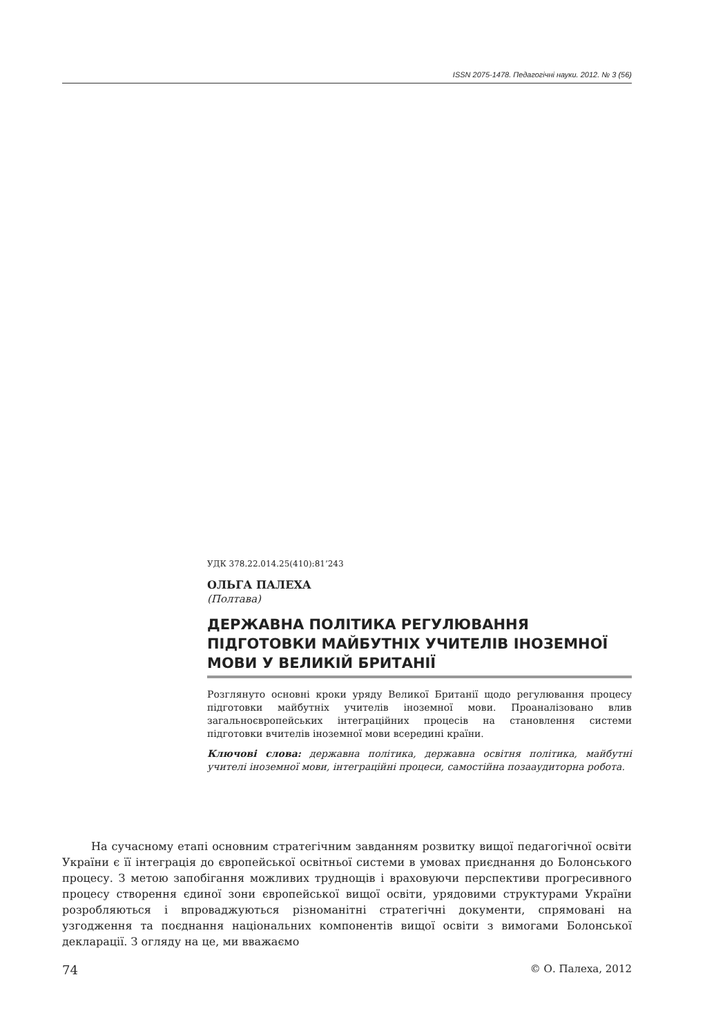ISSN 2075-1478. Педагогічні науки. 2012. № 3 (56)
УДК 378.22.014.25(410):81’243
ОЛЬГА ПАЛЕХА
(Полтава)
ДЕРЖАВНА ПОЛІТИКА РЕГУЛЮВАННЯ ПІДГОТОВКИ МАЙБУТНІХ УЧИТЕЛІВ ІНОЗЕМНОЇ МОВИ У ВЕЛИКІЙ БРИТАНІЇ
Розглянуто основні кроки уряду Великої Британії щодо регулювання процесу підготовки майбутніх учителів іноземної мови. Проаналізовано влив загальноєвропейських інтеграційних процесів на становлення системи підготовки вчителів іноземної мови всередині країни.
Ключові слова: державна політика, державна освітня політика, майбутні учителі іноземної мови, інтеграційні процеси, самостійна позааудиторна робота.
На сучасному етапі основним стратегічним завданням розвитку вищої педагогічної освіти України є її інтеграція до європейської освітньої системи в умовах приєднання до Болонського процесу. З метою запобігання можливих труднощів і враховуючи перспективи прогресивного процесу створення єдиної зони європейської вищої освіти, урядовими структурами України розробляються і впроваджуються різноманітні стратегічні документи, спрямовані на узгодження та поєднання національних компонентів вищої освіти з вимогами Болонської декларації. З огляду на це, ми вважаємо
74 © О. Палеха, 2012